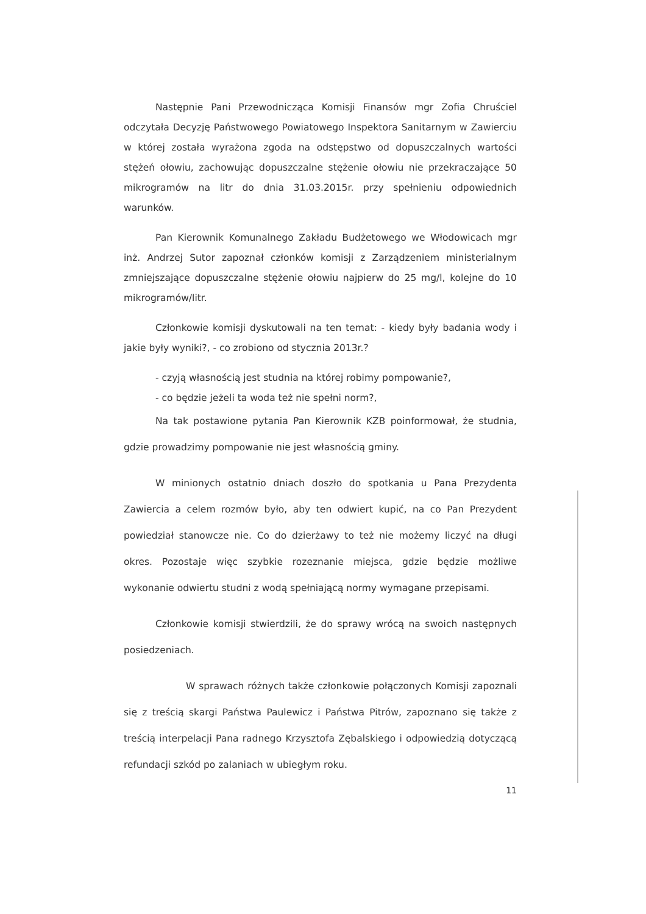Następnie Pani Przewodnicząca Komisji Finansów mgr Zofia Chruściel odczytała Decyzję Państwowego Powiatowego Inspektora Sanitarnym w Zawierciu w której została wyrażona zgoda na odstępstwo od dopuszczalnych wartości stężeń ołowiu, zachowując dopuszczalne stężenie ołowiu nie przekraczające 50 mikrogramów na litr do dnia 31.03.2015r. przy spełnieniu odpowiednich warunków.
Pan Kierownik Komunalnego Zakładu Budżetowego we Włodowicach mgr inż. Andrzej Sutor zapoznał członków komisji z Zarządzeniem ministerialnym zmniejszające dopuszczalne stężenie ołowiu najpierw do 25 mg/l, kolejne do 10 mikrogramów/litr.
Członkowie komisji dyskutowali na ten temat: - kiedy były badania wody i jakie były wyniki?, - co zrobiono od stycznia 2013r.?
- czyją własnością jest studnia na której robimy pompowanie?,
- co będzie jeżeli ta woda też nie spełni norm?,
Na tak postawione pytania Pan Kierownik KZB poinformował, że studnia, gdzie prowadzimy pompowanie nie jest własnością gminy.
W minionych ostatnio dniach doszło do spotkania u Pana Prezydenta Zawiercia a celem rozmów było, aby ten odwiert kupić, na co Pan Prezydent powiedział stanowcze nie. Co do dzierżawy to też nie możemy liczyć na długi okres. Pozostaje więc szybkie rozeznanie miejsca, gdzie będzie możliwe wykonanie odwiertu studni z wodą spełniającą normy wymagane przepisami.
Członkowie komisji stwierdzili, że do sprawy wrócą na swoich następnych posiedzeniach.
W sprawach różnych także członkowie połączonych Komisji zapoznali się z treścią skargi Państwa Paulewicz i Państwa Pitrów, zapoznano się także z treścią interpelacji Pana radnego Krzysztofa Zębalskiego i odpowiedzią dotyczącą refundacji szkód po zalaniach w ubiegłym roku.
11